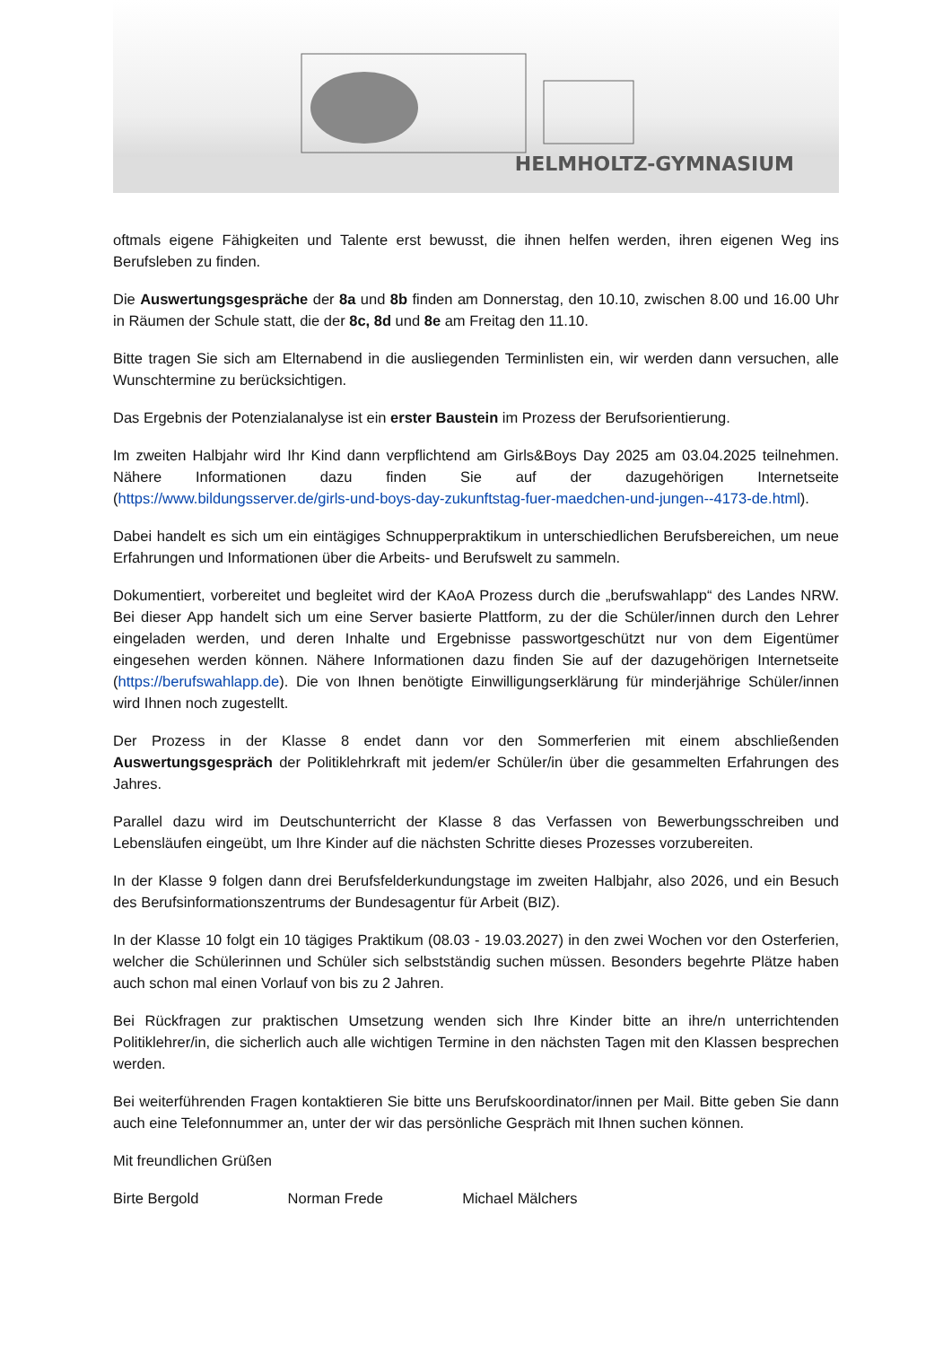HELMHOLTZ-GYMNASIUM
oftmals eigene Fähigkeiten und Talente erst bewusst, die ihnen helfen werden, ihren eigenen Weg ins Berufsleben zu finden.
Die Auswertungsgespräche der 8a und 8b finden am Donnerstag, den 10.10, zwischen 8.00 und 16.00 Uhr in Räumen der Schule statt, die der 8c, 8d und 8e am Freitag den 11.10.
Bitte tragen Sie sich am Elternabend in die ausliegenden Terminlisten ein, wir werden dann versuchen, alle Wunschtermine zu berücksichtigen.
Das Ergebnis der Potenzialanalyse ist ein erster Baustein im Prozess der Berufsorientierung.
Im zweiten Halbjahr wird Ihr Kind dann verpflichtend am Girls&Boys Day 2025 am 03.04.2025 teilnehmen. Nähere Informationen dazu finden Sie auf der dazugehörigen Internetseite (https://www.bildungsserver.de/girls-und-boys-day-zukunftstag-fuer-maedchen-und-jungen--4173-de.html).
Dabei handelt es sich um ein eintägiges Schnupperpraktikum in unterschiedlichen Berufsbereichen, um neue Erfahrungen und Informationen über die Arbeits- und Berufswelt zu sammeln.
Dokumentiert, vorbereitet und begleitet wird der KAoA Prozess durch die „berufswahlapp“ des Landes NRW. Bei dieser App handelt sich um eine Server basierte Plattform, zu der die Schüler/innen durch den Lehrer eingeladen werden, und deren Inhalte und Ergebnisse passwortgeschützt nur von dem Eigentümer eingesehen werden können. Nähere Informationen dazu finden Sie auf der dazugehörigen Internetseite (https://berufswahlapp.de). Die von Ihnen benötigte Einwilligungserklärung für minderjährige Schüler/innen wird Ihnen noch zugestellt.
Der Prozess in der Klasse 8 endet dann vor den Sommerferien mit einem abschließenden Auswertungsgespräch der Politiklehrkraft mit jedem/er Schüler/in über die gesammelten Erfahrungen des Jahres.
Parallel dazu wird im Deutschunterricht der Klasse 8 das Verfassen von Bewerbungsschreiben und Lebensläufen eingeübt, um Ihre Kinder auf die nächsten Schritte dieses Prozesses vorzubereiten.
In der Klasse 9 folgen dann drei Berufsfelderkundungstage im zweiten Halbjahr, also 2026, und ein Besuch des Berufsinformationszentrums der Bundesagentur für Arbeit (BIZ).
In der Klasse 10 folgt ein 10 tägiges Praktikum (08.03 - 19.03.2027) in den zwei Wochen vor den Osterferien, welcher die Schülerinnen und Schüler sich selbstständig suchen müssen. Besonders begehrte Plätze haben auch schon mal einen Vorlauf von bis zu 2 Jahren.
Bei Rückfragen zur praktischen Umsetzung wenden sich Ihre Kinder bitte an ihre/n unterrichtenden Politiklehrer/in, die sicherlich auch alle wichtigen Termine in den nächsten Tagen mit den Klassen besprechen werden.
Bei weiterführenden Fragen kontaktieren Sie bitte uns Berufskoordinator/innen per Mail. Bitte geben Sie dann auch eine Telefonnummer an, unter der wir das persönliche Gespräch mit Ihnen suchen können.
Mit freundlichen Grüßen
Birte Bergold Norman Frede Michael Mälchers